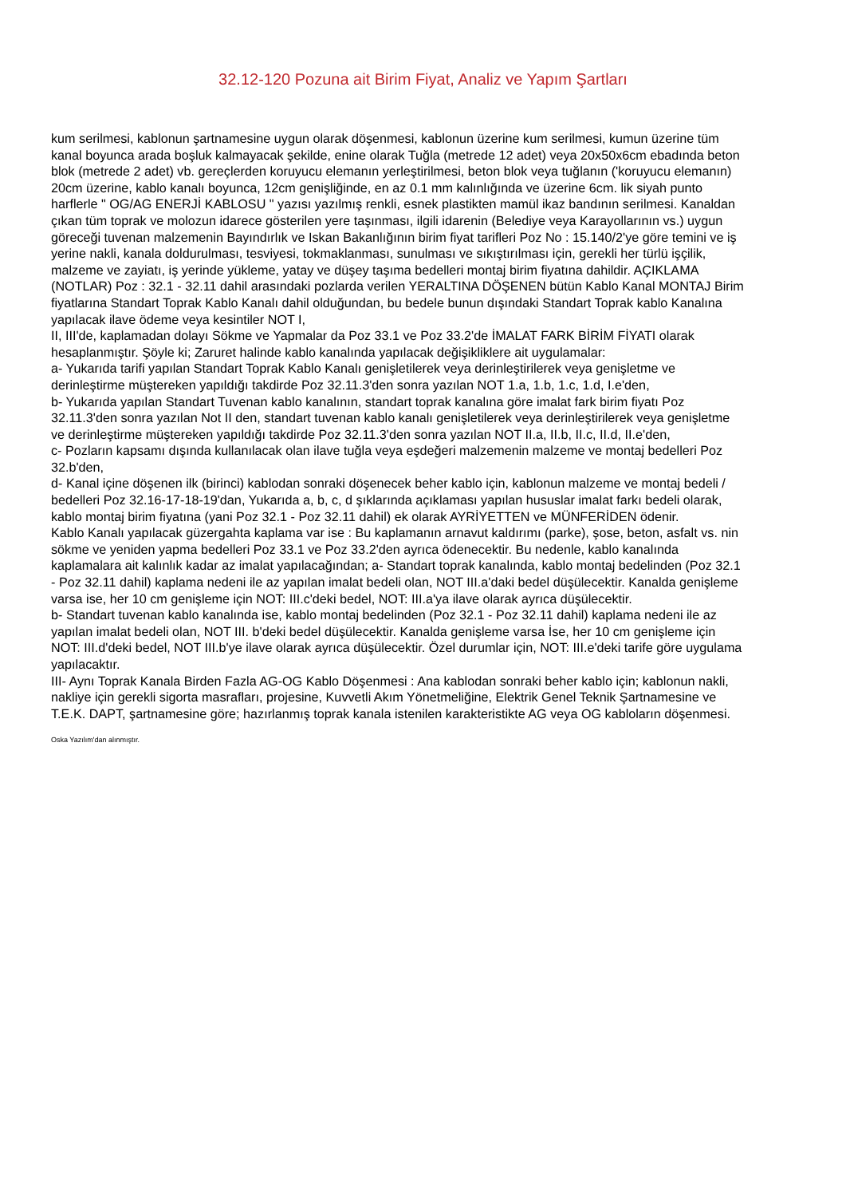32.12-120 Pozuna ait Birim Fiyat, Analiz ve Yapım Şartları
kum serilmesi, kablonun şartnamesine uygun olarak döşenmesi, kablonun üzerine kum serilmesi, kumun üzerine tüm kanal boyunca arada boşluk kalmayacak şekilde, enine olarak Tuğla (metrede 12 adet) veya 20x50x6cm ebadında beton blok (metrede 2 adet) vb. gereçlerden koruyucu elemanın yerleştirilmesi, beton blok veya tuğlanın ('koruyucu elemanın) 20cm üzerine, kablo kanalı boyunca, 12cm genişliğinde, en az 0.1 mm kalınlığında ve üzerine 6cm. lik siyah punto harflerle " OG/AG ENERJİ KABLOSU " yazısı yazılmış renkli, esnek plastikten mamül ikaz bandının serilmesi. Kanaldan çıkan tüm toprak ve molozun idarece gösterilen yere taşınması, ilgili idarenin (Belediye veya Karayollarının vs.) uygun göreceği tuvenan malzemenin Bayındırlık ve Iskan Bakanlığının birim fiyat tarifleri Poz No : 15.140/2'ye göre temini ve iş yerine nakli, kanala doldurulması, tesviyesi, tokmaklanması, sunulması ve sıkıştırılması için, gerekli her türlü işçilik, malzeme ve zayiatı, iş yerinde yükleme, yatay ve düşey taşıma bedelleri montaj birim fiyatına dahildir. AÇIKLAMA (NOTLAR) Poz : 32.1 - 32.11 dahil arasındaki pozlarda verilen YERALTINA DÖŞENEN bütün Kablo Kanal MONTAJ Birim fiyatlarına Standart Toprak Kablo Kanalı dahil olduğundan, bu bedele bunun dışındaki Standart Toprak kablo Kanalına yapılacak ilave ödeme veya kesintiler NOT I,
II, III'de, kaplamadan dolayı Sökme ve Yapmalar da Poz 33.1 ve Poz 33.2'de İMALAT FARK BİRİM FİYATI olarak hesaplanmıştır. Şöyle ki; Zaruret halinde kablo kanalında yapılacak değişikliklere ait uygulamalar:
a- Yukarıda tarifi yapılan Standart Toprak Kablo Kanalı genişletilerek veya derinleştirilerek veya genişletme ve derinleştirme müştereken yapıldığı takdirde Poz 32.11.3'den sonra yazılan NOT 1.a, 1.b, 1.c, 1.d, I.e'den,
b- Yukarıda yapılan Standart Tuvenan kablo kanalının, standart toprak kanalına göre imalat fark birim fiyatı Poz 32.11.3'den sonra yazılan Not II den, standart tuvenan kablo kanalı genişletilerek veya derinleştirilerek veya genişletme ve derinleştirme müştereken yapıldığı takdirde Poz 32.11.3'den sonra yazılan NOT II.a, II.b, II.c, II.d, II.e'den,
c- Pozların kapsamı dışında kullanılacak olan ilave tuğla veya eşdeğeri malzemenin malzeme ve montaj bedelleri Poz 32.b'den,
d- Kanal içine döşenen ilk (birinci) kablodan sonraki döşenecek beher kablo için, kablonun malzeme ve montaj bedeli / bedelleri Poz 32.16-17-18-19'dan, Yukarıda a, b, c, d şıklarında açıklaması yapılan hususlar imalat farkı bedeli olarak, kablo montaj birim fiyatına (yani Poz 32.1 - Poz 32.11 dahil) ek olarak AYRİYETTEN ve MÜNFERİDEN ödenir.
Kablo Kanalı yapılacak güzergahta kaplama var ise : Bu kaplamanın arnavut kaldırımı (parke), şose, beton, asfalt vs. nin sökme ve yeniden yapma bedelleri Poz 33.1 ve Poz 33.2'den ayrıca ödenecektir. Bu nedenle, kablo kanalında kaplamalara ait kalınlık kadar az imalat yapılacağından; a- Standart toprak kanalında, kablo montaj bedelinden (Poz 32.1 - Poz 32.11 dahil) kaplama nedeni ile az yapılan imalat bedeli olan, NOT III.a'daki bedel düşülecektir. Kanalda genişleme varsa ise, her 10 cm genişleme için NOT: III.c'deki bedel, NOT: III.a'ya ilave olarak ayrıca düşülecektir.
b- Standart tuvenan kablo kanalında ise, kablo montaj bedelinden (Poz 32.1 - Poz 32.11 dahil) kaplama nedeni ile az yapılan imalat bedeli olan, NOT III. b'deki bedel düşülecektir. Kanalda genişleme varsa İse, her 10 cm genişleme için NOT: III.d'deki bedel, NOT III.b'ye ilave olarak ayrıca düşülecektir. Özel durumlar için, NOT: III.e'deki tarife göre uygulama yapılacaktır.
III- Aynı Toprak Kanala Birden Fazla AG-OG Kablo Döşenmesi : Ana kablodan sonraki beher kablo için; kablonun nakli, nakliye için gerekli sigorta masrafları, projesine, Kuvvetli Akım Yönetmeliğine, Elektrik Genel Teknik Şartnamesine ve T.E.K. DAPT, şartnamesine göre; hazırlanmış toprak kanala istenilen karakteristikte AG veya OG kabloların döşenmesi.
Oska Yazılım'dan alınmıştır.